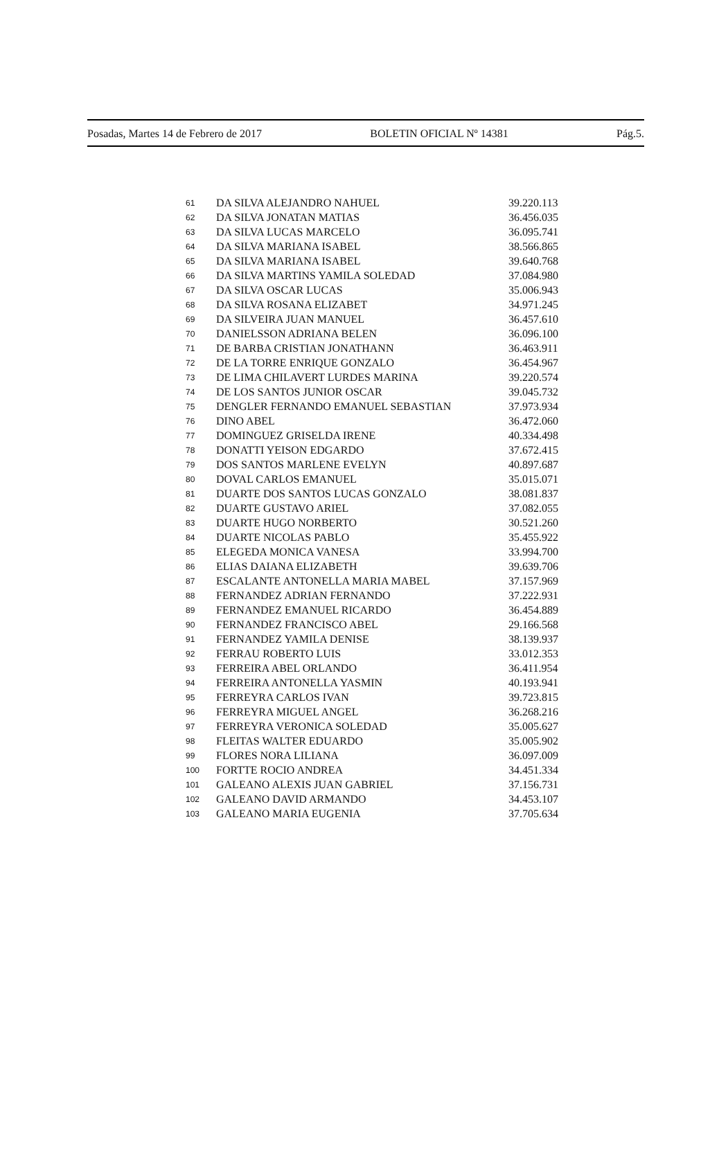Posadas, Martes 14 de Febrero de 2017 BOLETIN OFICIAL Nº 14381 Pág.5.
| 61 | DA SILVA ALEJANDRO NAHUEL | 39.220.113 |
| 62 | DA SILVA JONATAN MATIAS | 36.456.035 |
| 63 | DA SILVA LUCAS MARCELO | 36.095.741 |
| 64 | DA SILVA MARIANA ISABEL | 38.566.865 |
| 65 | DA SILVA MARIANA ISABEL | 39.640.768 |
| 66 | DA SILVA MARTINS YAMILA SOLEDAD | 37.084.980 |
| 67 | DA SILVA OSCAR LUCAS | 35.006.943 |
| 68 | DA SILVA ROSANA ELIZABET | 34.971.245 |
| 69 | DA SILVEIRA JUAN MANUEL | 36.457.610 |
| 70 | DANIELSSON ADRIANA BELEN | 36.096.100 |
| 71 | DE BARBA CRISTIAN JONATHANN | 36.463.911 |
| 72 | DE LA TORRE ENRIQUE GONZALO | 36.454.967 |
| 73 | DE LIMA CHILAVERT LURDES MARINA | 39.220.574 |
| 74 | DE LOS SANTOS JUNIOR OSCAR | 39.045.732 |
| 75 | DENGLER FERNANDO EMANUEL SEBASTIAN | 37.973.934 |
| 76 | DINO ABEL | 36.472.060 |
| 77 | DOMINGUEZ GRISELDA IRENE | 40.334.498 |
| 78 | DONATTI YEISON EDGARDO | 37.672.415 |
| 79 | DOS SANTOS MARLENE EVELYN | 40.897.687 |
| 80 | DOVAL CARLOS EMANUEL | 35.015.071 |
| 81 | DUARTE DOS SANTOS LUCAS GONZALO | 38.081.837 |
| 82 | DUARTE GUSTAVO ARIEL | 37.082.055 |
| 83 | DUARTE HUGO NORBERTO | 30.521.260 |
| 84 | DUARTE NICOLAS PABLO | 35.455.922 |
| 85 | ELEGEDA MONICA VANESA | 33.994.700 |
| 86 | ELIAS DAIANA ELIZABETH | 39.639.706 |
| 87 | ESCALANTE ANTONELLA MARIA MABEL | 37.157.969 |
| 88 | FERNANDEZ ADRIAN FERNANDO | 37.222.931 |
| 89 | FERNANDEZ EMANUEL RICARDO | 36.454.889 |
| 90 | FERNANDEZ FRANCISCO ABEL | 29.166.568 |
| 91 | FERNANDEZ YAMILA DENISE | 38.139.937 |
| 92 | FERRAU ROBERTO LUIS | 33.012.353 |
| 93 | FERREIRA ABEL ORLANDO | 36.411.954 |
| 94 | FERREIRA ANTONELLA YASMIN | 40.193.941 |
| 95 | FERREYRA CARLOS IVAN | 39.723.815 |
| 96 | FERREYRA MIGUEL ANGEL | 36.268.216 |
| 97 | FERREYRA VERONICA SOLEDAD | 35.005.627 |
| 98 | FLEITAS WALTER EDUARDO | 35.005.902 |
| 99 | FLORES NORA LILIANA | 36.097.009 |
| 100 | FORTTE ROCIO ANDREA | 34.451.334 |
| 101 | GALEANO ALEXIS JUAN GABRIEL | 37.156.731 |
| 102 | GALEANO DAVID ARMANDO | 34.453.107 |
| 103 | GALEANO MARIA EUGENIA | 37.705.634 |